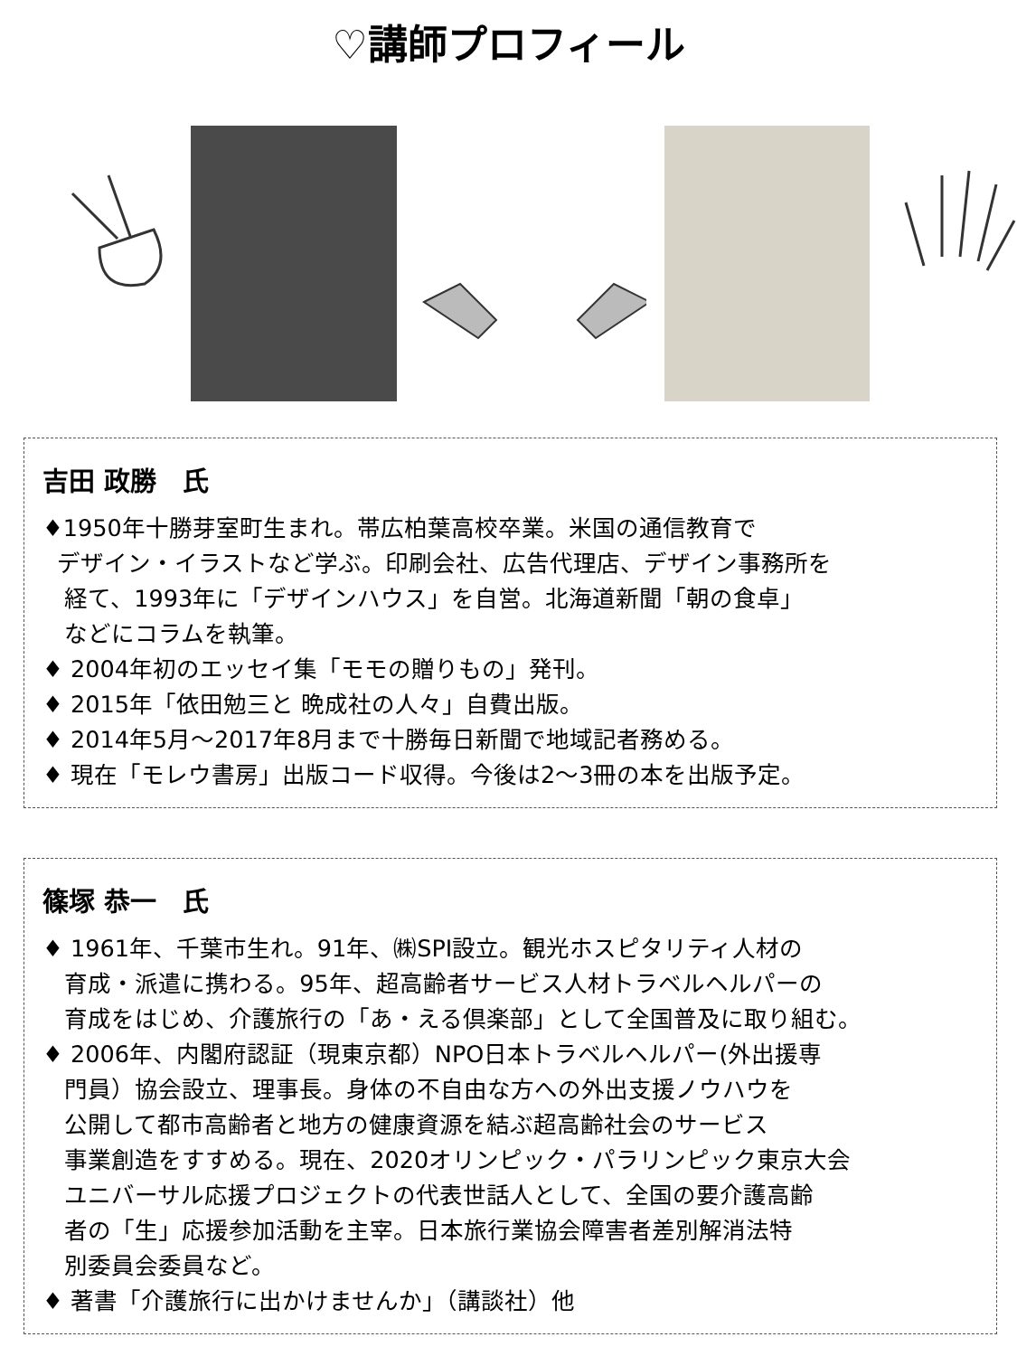♡講師プロフィール
吉田 政勝　氏
♦1950年十勝芽室町生まれ。帯広柏葉高校卒業。米国の通信教育で
デザイン・イラストなど学ぶ。印刷会社、広告代理店、デザイン事務所を
経て、1993年に「デザインハウス」を自営。北海道新聞「朝の食卓」
などにコラムを執筆。
♦ 2004年初のエッセイ集「モモの贈りもの」発刊。
♦ 2015年「依田勉三と 晩成社の人々」自費出版。
♦ 2014年5月～2017年8月まで十勝毎日新聞で地域記者務める。
♦ 現在「モレウ書房」出版コード収得。今後は2～3冊の本を出版予定。
篠塚 恭一　氏
♦ 1961年、千葉市生れ。91年、㈱SPI設立。観光ホスピタリティ人材の
育成・派遣に携わる。95年、超高齢者サービス人材トラベルヘルパーの
育成をはじめ、介護旅行の「あ・える倶楽部」として全国普及に取り組む。
♦ 2006年、内閣府認証（現東京都）NPO日本トラベルヘルパー(外出援専
門員）協会設立、理事長。身体の不自由な方への外出支援ノウハウを
公開して都市高齢者と地方の健康資源を結ぶ超高齢社会のサービス
事業創造をすすめる。現在、2020オリンピック・パラリンピック東京大会
ユニバーサル応援プロジェクトの代表世話人として、全国の要介護高齢
者の「生」応援参加活動を主宰。日本旅行業協会障害者差別解消法特
別委員会委員など。
♦ 著書「介護旅行に出かけませんか」（講談社）他